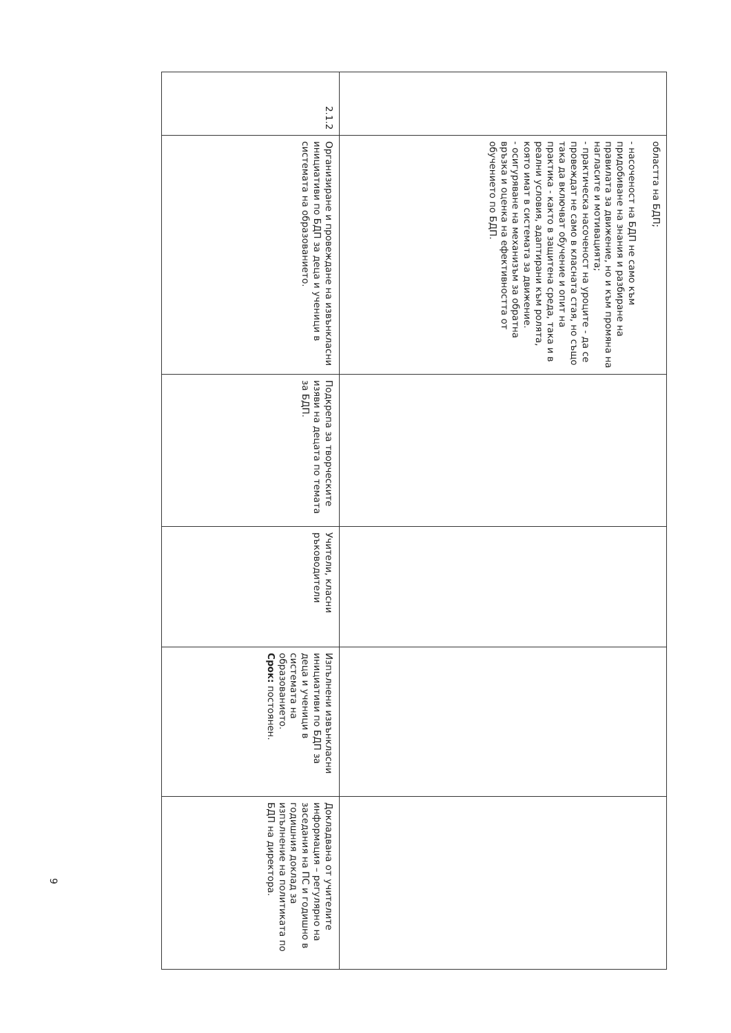| | областта на БДП; - насоченост на БДП не само към придобиване на знания и разбиране на правилата за движение, но и към промяна на нагласите и мотивацията; - практическа насоченост на уроците - да се провеждат не само в класната стая, но също така да включват обучение и опит на практика - както в защитена среда, така и в реални условия, адаптирани към ролята, която имат в системата за движение. - осигуряване на механизъм за обратна връзка и оценка на ефективността от обучението по БДП. | | | | |
| 2.1.2 | Организиране и провеждане на извънкласни инициативи по БДП за деца и ученици в системата на образованието. | Подкрепа за творческите изяви на децата по темата за БДП. | Учители, класни ръководители | Изпълнени извънкласни инициативи по БДП за деца и ученици в системата на образованието. Срок: постоянен. | Докладвана от учителите информация – регулярно на заседания на ПС и годишно в годишния доклад за изпълнение на политиката по БДП на директора. |
9